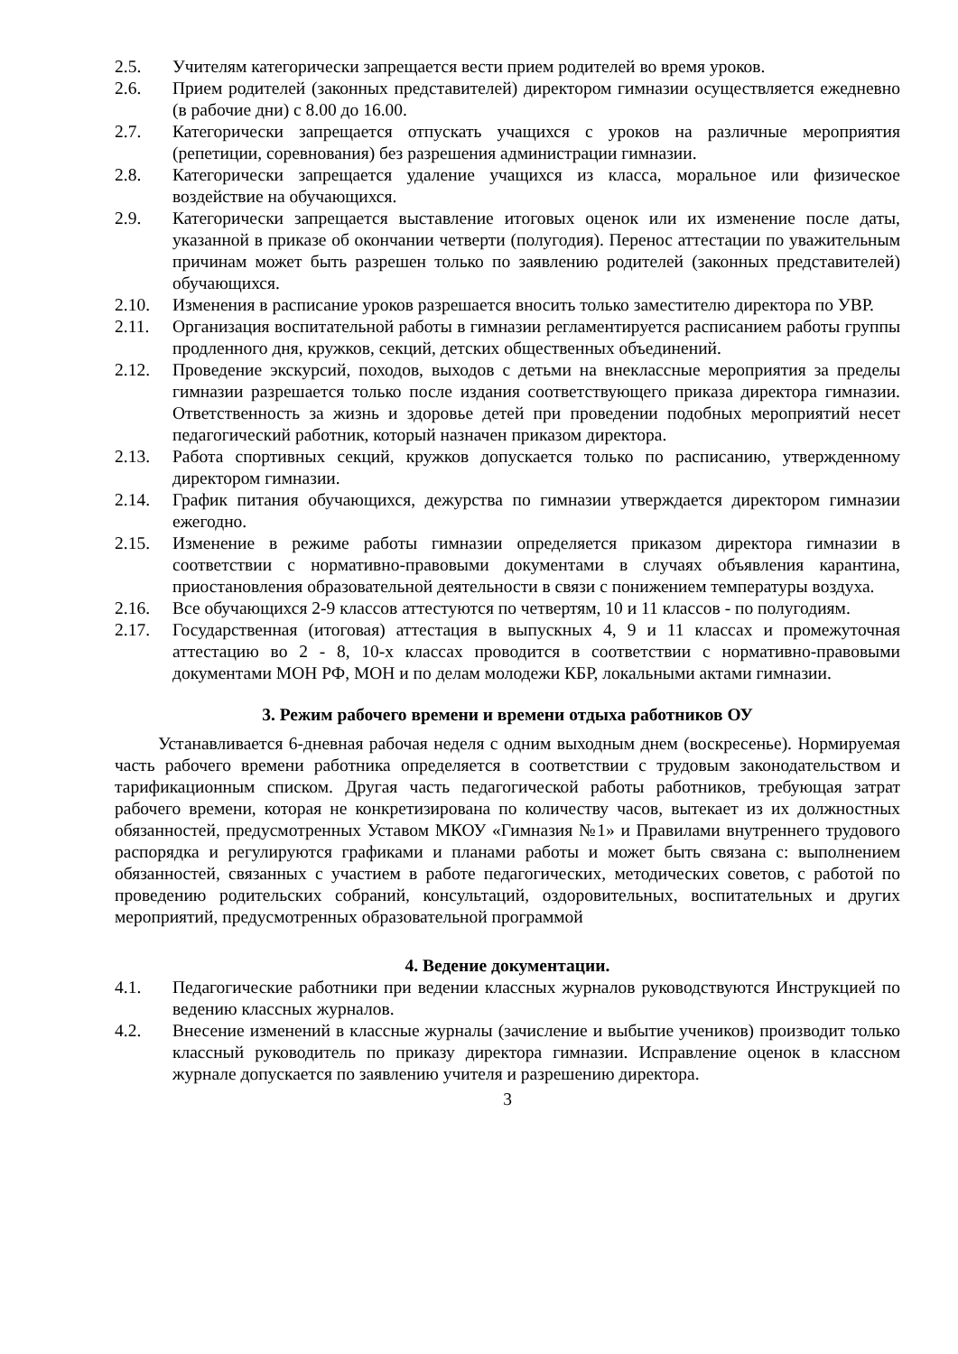2.5. Учителям категорически запрещается вести прием родителей во время уроков.
2.6. Прием родителей (законных представителей) директором гимназии осуществляется ежедневно (в рабочие дни) с 8.00 до 16.00.
2.7. Категорически запрещается отпускать учащихся с уроков на различные мероприятия (репетиции, соревнования) без разрешения администрации гимназии.
2.8. Категорически запрещается удаление учащихся из класса, моральное или физическое воздействие на обучающихся.
2.9. Категорически запрещается выставление итоговых оценок или их изменение после даты, указанной в приказе об окончании четверти (полугодия). Перенос аттестации по уважительным причинам может быть разрешен только по заявлению родителей (законных представителей) обучающихся.
2.10. Изменения в расписание уроков разрешается вносить только заместителю директора по УВР.
2.11. Организация воспитательной работы в гимназии регламентируется расписанием работы группы продленного дня, кружков, секций, детских общественных объединений.
2.12. Проведение экскурсий, походов, выходов с детьми на внеклассные мероприятия за пределы гимназии разрешается только после издания соответствующего приказа директора гимназии. Ответственность за жизнь и здоровье детей при проведении подобных мероприятий несет педагогический работник, который назначен приказом директора.
2.13. Работа спортивных секций, кружков допускается только по расписанию, утвержденному директором гимназии.
2.14. График питания обучающихся, дежурства по гимназии утверждается директором гимназии ежегодно.
2.15. Изменение в режиме работы гимназии определяется приказом директора гимназии в соответствии с нормативно-правовыми документами в случаях объявления карантина, приостановления образовательной деятельности в связи с понижением температуры воздуха.
2.16. Все обучающихся 2-9 классов аттестуются по четвертям, 10 и 11 классов - по полугодиям.
2.17. Государственная (итоговая) аттестация в выпускных 4, 9 и 11 классах и промежуточная аттестацию во 2 - 8, 10-х классах проводится в соответствии с нормативно-правовыми документами МОН РФ, МОН и по делам молодежи КБР, локальными актами гимназии.
3. Режим рабочего времени и времени отдыха работников ОУ
Устанавливается 6-дневная рабочая неделя с одним выходным днем (воскресенье). Нормируемая часть рабочего времени работника определяется в соответствии с трудовым законодательством и тарификационным списком. Другая часть педагогической работы работников, требующая затрат рабочего времени, которая не конкретизирована по количеству часов, вытекает из их должностных обязанностей, предусмотренных Уставом МКОУ «Гимназия №1» и Правилами внутреннего трудового распорядка и регулируются графиками и планами работы и может быть связана с: выполнением обязанностей, связанных с участием в работе педагогических, методических советов, с работой по проведению родительских собраний, консультаций, оздоровительных, воспитательных и других мероприятий, предусмотренных образовательной программой
4. Ведение документации.
4.1. Педагогические работники при ведении классных журналов руководствуются Инструкцией по ведению классных журналов.
4.2. Внесение изменений в классные журналы (зачисление и выбытие учеников) производит только классный руководитель по приказу директора гимназии. Исправление оценок в классном журнале допускается по заявлению учителя и разрешению директора.
3